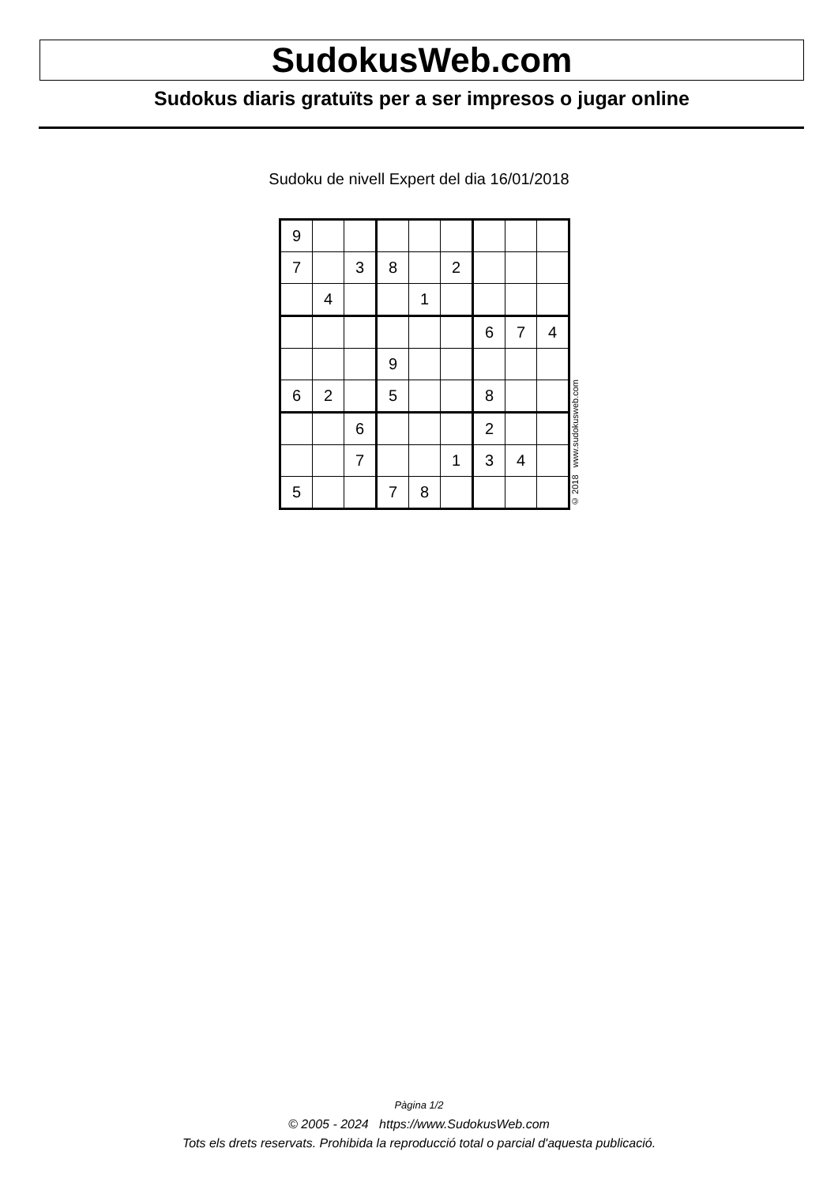SudokusWeb.com
Sudokus diaris gratuïts per a ser impresos o jugar online
Sudoku de nivell Expert del dia 16/01/2018
| 9 | | | | | | | | |
| 7 | | 3 | 8 | | 2 | | | |
| | 4 | | | 1 | | | | |
| | | | | | | 6 | 7 | 4 |
| | | | 9 | | | | | |
| 6 | 2 | | 5 | | | 8 | | |
| | | 6 | | | | 2 | | |
| | | 7 | | | 1 | 3 | 4 | |
| 5 | | | 7 | 8 | | | | |
© 2018 www.sudokusweb.com
Pàgina 1/2
© 2005 - 2024 https://www.SudokusWeb.com
Tots els drets reservats. Prohibida la reproducció total o parcial d'aquesta publicació.